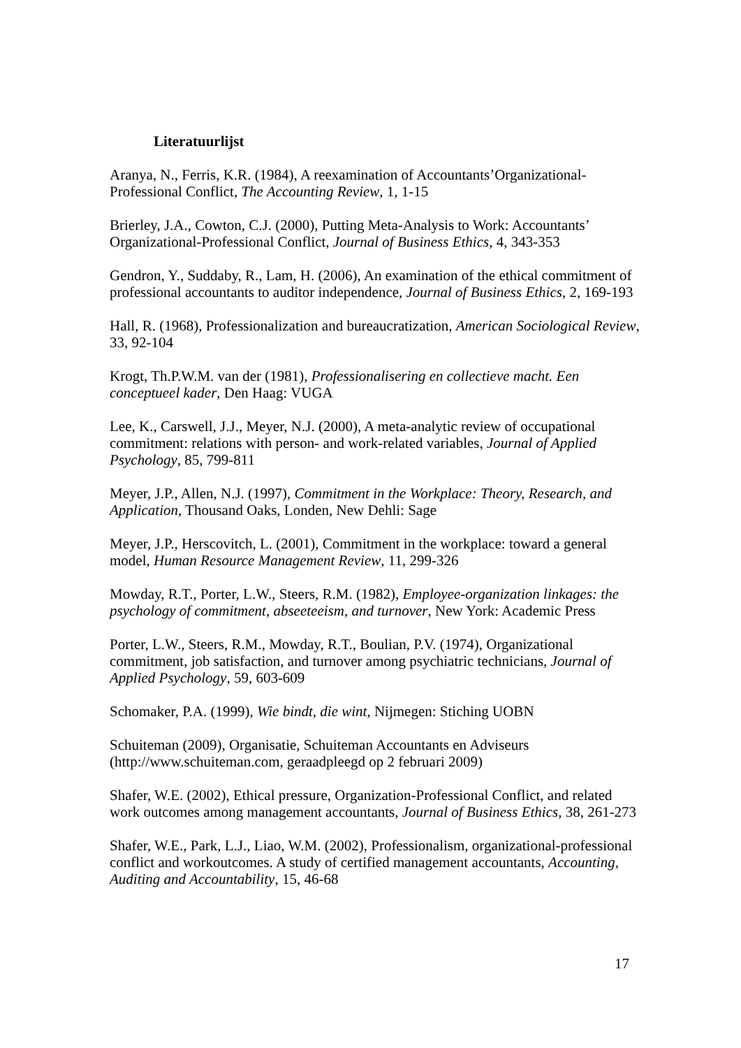Literatuurlijst
Aranya, N., Ferris, K.R. (1984), A reexamination of Accountants’Organizational-Professional Conflict, The Accounting Review, 1, 1-15
Brierley, J.A., Cowton, C.J. (2000), Putting Meta-Analysis to Work: Accountants’ Organizational-Professional Conflict, Journal of Business Ethics, 4, 343-353
Gendron, Y., Suddaby, R., Lam, H. (2006), An examination of the ethical commitment of professional accountants to auditor independence, Journal of Business Ethics, 2, 169-193
Hall, R. (1968), Professionalization and bureaucratization, American Sociological Review, 33, 92-104
Krogt, Th.P.W.M. van der (1981), Professionalisering en collectieve macht. Een conceptueel kader, Den Haag: VUGA
Lee, K., Carswell, J.J., Meyer, N.J. (2000), A meta-analytic review of occupational commitment: relations with person- and work-related variables, Journal of Applied Psychology, 85, 799-811
Meyer, J.P., Allen, N.J. (1997), Commitment in the Workplace: Theory, Research, and Application, Thousand Oaks, Londen, New Dehli: Sage
Meyer, J.P., Herscovitch, L. (2001), Commitment in the workplace: toward a general model, Human Resource Management Review, 11, 299-326
Mowday, R.T., Porter, L.W., Steers, R.M. (1982), Employee-organization linkages: the psychology of commitment, abseeteeism, and turnover, New York: Academic Press
Porter, L.W., Steers, R.M., Mowday, R.T., Boulian, P.V. (1974), Organizational commitment, job satisfaction, and turnover among psychiatric technicians, Journal of Applied Psychology, 59, 603-609
Schomaker, P.A. (1999), Wie bindt, die wint, Nijmegen: Stiching UOBN
Schuiteman (2009), Organisatie, Schuiteman Accountants en Adviseurs (http://www.schuiteman.com, geraadpleegd op 2 februari 2009)
Shafer, W.E. (2002), Ethical pressure, Organization-Professional Conflict, and related work outcomes among management accountants, Journal of Business Ethics, 38, 261-273
Shafer, W.E., Park, L.J., Liao, W.M. (2002), Professionalism, organizational-professional conflict and workoutcomes. A study of certified management accountants, Accounting, Auditing and Accountability, 15, 46-68
17